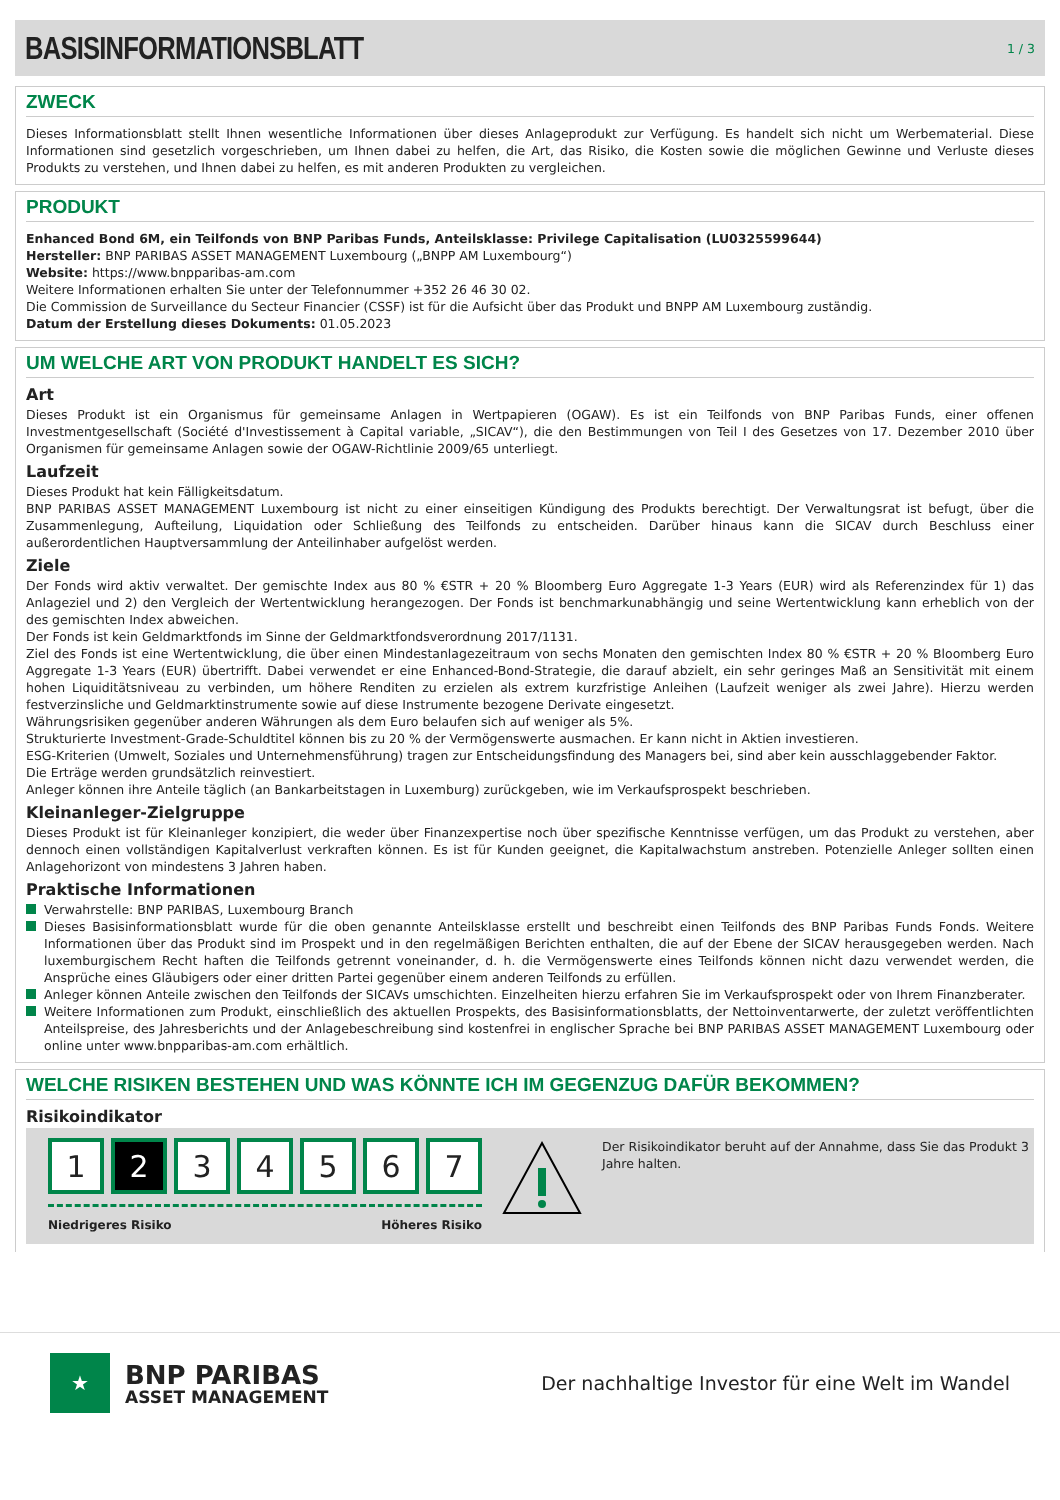BASISINFORMATIONSBLATT
1 / 3
ZWECK
Dieses Informationsblatt stellt Ihnen wesentliche Informationen über dieses Anlageprodukt zur Verfügung. Es handelt sich nicht um Werbematerial. Diese Informationen sind gesetzlich vorgeschrieben, um Ihnen dabei zu helfen, die Art, das Risiko, die Kosten sowie die möglichen Gewinne und Verluste dieses Produkts zu verstehen, und Ihnen dabei zu helfen, es mit anderen Produkten zu vergleichen.
PRODUKT
Enhanced Bond 6M, ein Teilfonds von BNP Paribas Funds, Anteilsklasse: Privilege Capitalisation (LU0325599644)
Hersteller: BNP PARIBAS ASSET MANAGEMENT Luxembourg („BNPP AM Luxembourg“)
Website: https://www.bnpparibas-am.com
Weitere Informationen erhalten Sie unter der Telefonnummer +352 26 46 30 02.
Die Commission de Surveillance du Secteur Financier (CSSF) ist für die Aufsicht über das Produkt und BNPP AM Luxembourg zuständig.
Datum der Erstellung dieses Dokuments: 01.05.2023
UM WELCHE ART VON PRODUKT HANDELT ES SICH?
Art
Dieses Produkt ist ein Organismus für gemeinsame Anlagen in Wertpapieren (OGAW). Es ist ein Teilfonds von BNP Paribas Funds, einer offenen Investmentgesellschaft (Société d'Investissement à Capital variable, „SICAV“), die den Bestimmungen von Teil I des Gesetzes von 17. Dezember 2010 über Organismen für gemeinsame Anlagen sowie der OGAW-Richtlinie 2009/65 unterliegt.
Laufzeit
Dieses Produkt hat kein Fälligkeitsdatum.
BNP PARIBAS ASSET MANAGEMENT Luxembourg ist nicht zu einer einseitigen Kündigung des Produkts berechtigt. Der Verwaltungsrat ist befugt, über die Zusammenlegung, Aufteilung, Liquidation oder Schließung des Teilfonds zu entscheiden. Darüber hinaus kann die SICAV durch Beschluss einer außerordentlichen Hauptversammlung der Anteilinhaber aufgelöst werden.
Ziele
Der Fonds wird aktiv verwaltet. Der gemischte Index aus 80 % €STR + 20 % Bloomberg Euro Aggregate 1-3 Years (EUR) wird als Referenzindex für 1) das Anlageziel und 2) den Vergleich der Wertentwicklung herangezogen. Der Fonds ist benchmarkunabhängig und seine Wertentwicklung kann erheblich von der des gemischten Index abweichen.
Der Fonds ist kein Geldmarktfonds im Sinne der Geldmarktfondsverordnung 2017/1131.
Ziel des Fonds ist eine Wertentwicklung, die über einen Mindestanlagezeitraum von sechs Monaten den gemischten Index 80 % €STR + 20 % Bloomberg Euro Aggregate 1-3 Years (EUR) übertrifft. Dabei verwendet er eine Enhanced-Bond-Strategie, die darauf abzielt, ein sehr geringes Maß an Sensitivität mit einem hohen Liquiditätsniveau zu verbinden, um höhere Renditen zu erzielen als extrem kurzfristige Anleihen (Laufzeit weniger als zwei Jahre). Hierzu werden festverzinsliche und Geldmarktinstrumente sowie auf diese Instrumente bezogene Derivate eingesetzt.
Währungsrisiken gegenüber anderen Währungen als dem Euro belaufen sich auf weniger als 5%.
Strukturierte Investment-Grade-Schuldtitel können bis zu 20 % der Vermögenswerte ausmachen. Er kann nicht in Aktien investieren.
ESG-Kriterien (Umwelt, Soziales und Unternehmensführung) tragen zur Entscheidungsfindung des Managers bei, sind aber kein ausschlaggebender Faktor.
Die Erträge werden grundsätzlich reinvestiert.
Anleger können ihre Anteile täglich (an Bankarbeitstagen in Luxemburg) zurückgeben, wie im Verkaufsprospekt beschrieben.
Kleinanleger-Zielgruppe
Dieses Produkt ist für Kleinanleger konzipiert, die weder über Finanzexpertise noch über spezifische Kenntnisse verfügen, um das Produkt zu verstehen, aber dennoch einen vollständigen Kapitalverlust verkraften können. Es ist für Kunden geeignet, die Kapitalwachstum anstreben. Potenzielle Anleger sollten einen Anlagehorizont von mindestens 3 Jahren haben.
Praktische Informationen
Verwahrstelle: BNP PARIBAS, Luxembourg Branch
Dieses Basisinformationsblatt wurde für die oben genannte Anteilsklasse erstellt und beschreibt einen Teilfonds des BNP Paribas Funds Fonds. Weitere Informationen über das Produkt sind im Prospekt und in den regelmäßigen Berichten enthalten, die auf der Ebene der SICAV herausgegeben werden. Nach luxemburgischem Recht haften die Teilfonds getrennt voneinander, d. h. die Vermögenswerte eines Teilfonds können nicht dazu verwendet werden, die Ansprüche eines Gläubigers oder einer dritten Partei gegenüber einem anderen Teilfonds zu erfüllen.
Anleger können Anteile zwischen den Teilfonds der SICAVs umschichten. Einzelheiten hierzu erfahren Sie im Verkaufsprospekt oder von Ihrem Finanzberater.
Weitere Informationen zum Produkt, einschließlich des aktuellen Prospekts, des Basisinformationsblatts, der Nettoinventarwerte, der zuletzt veröffentlichten Anteilspreise, des Jahresberichts und der Anlagebeschreibung sind kostenfrei in englischer Sprache bei BNP PARIBAS ASSET MANAGEMENT Luxembourg oder online unter www.bnpparibas-am.com erhältlich.
WELCHE RISIKEN BESTEHEN UND WAS KÖNNTE ICH IM GEGENZUG DAFÜR BEKOMMEN?
Risikoindikator
1 2 3 4 5 6 7
Niedrigeres Risiko Höheres Risiko
Der Risikoindikator beruht auf der Annahme, dass Sie das Produkt 3 Jahre halten.
★
BNP PARIBAS
ASSET MANAGEMENT
Der nachhaltige Investor für eine Welt im Wandel